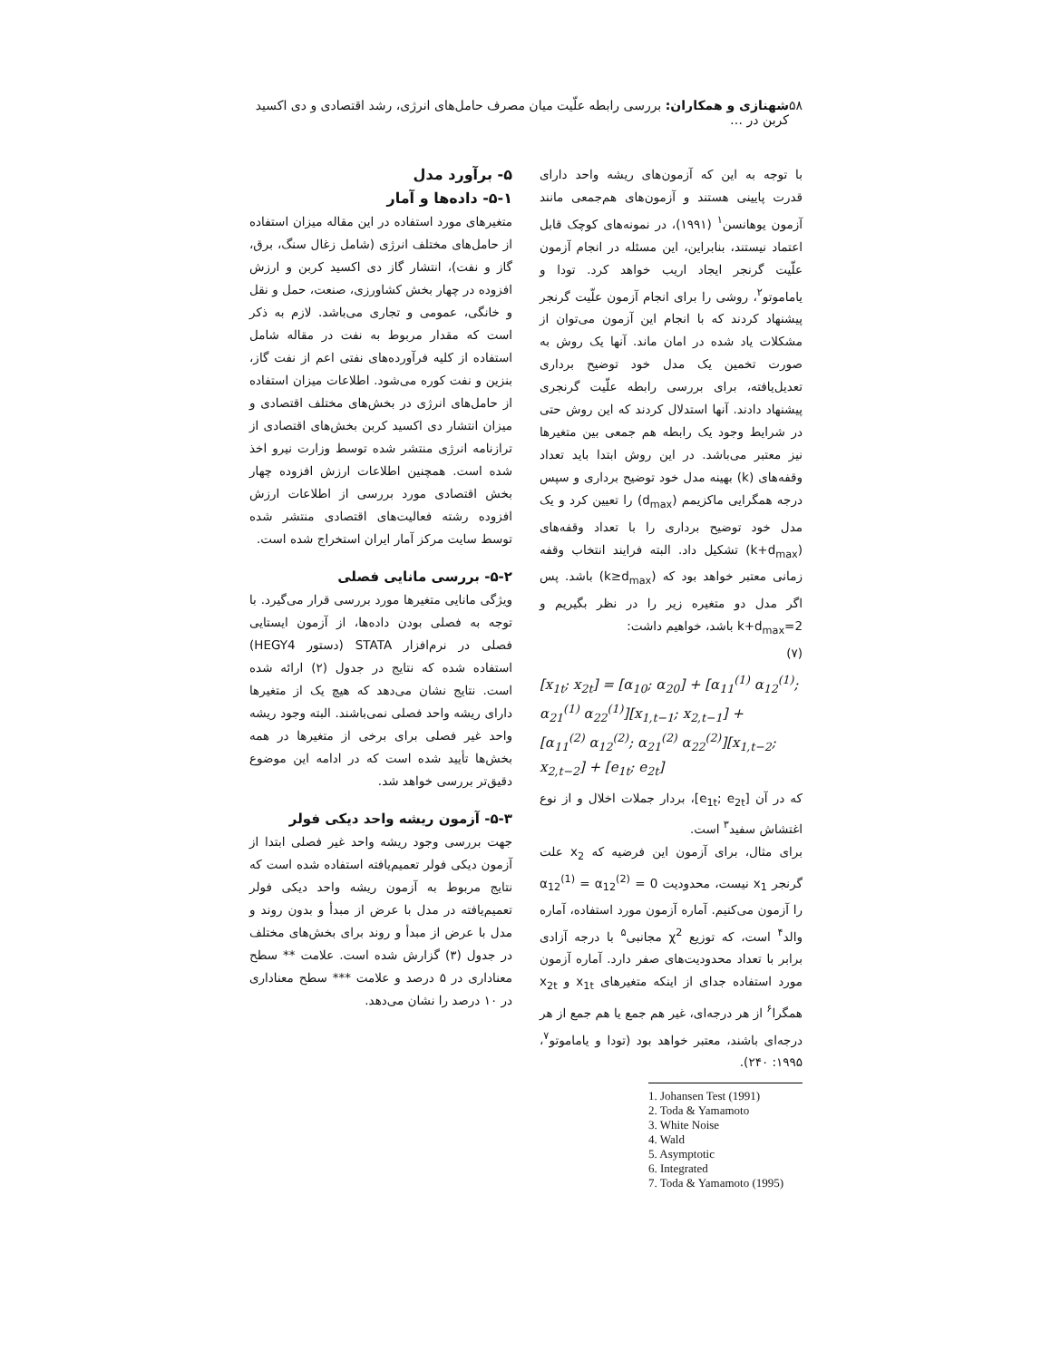۵۸ شهنازی و همکاران: بررسی رابطه علّیت میان مصرف حامل‌های انرژی، رشد اقتصادی و دی اکسید کربن در …
با توجه به این که آزمون‌های ریشه واحد دارای قدرت پایینی هستند و آزمون‌های هم‌جمعی مانند آزمون یوهانسن<sup>۱</sup> (۱۹۹۱)، در نمونه‌های کوچک قابل اعتماد نیستند، بنابراین، این مسئله در انجام آزمون علّیت گرنجر ایجاد اریب خواهد کرد. تودا و یاماموتو<sup>۲</sup>، روشی را برای انجام آزمون علّیت گرنجر پیشنهاد کردند که با انجام این آزمون می‌توان از مشکلات یاد شده در امان ماند. آنها یک روش به صورت تخمین یک مدل خود توضیح برداری تعدیل‌یافته، برای بررسی رابطه علّیت گرنجری پیشنهاد دادند. آنها استدلال کردند که این روش حتی در شرایط وجود یک رابطه هم جمعی بین متغیرها نیز معتبر می‌باشد. در این روش ابتدا باید تعداد وقفه‌های (k) بهینه مدل خود توضیح برداری و سپس درجه همگرایی ماکزیمم (d<sub>max</sub>) را تعیین کرد و یک مدل خود توضیح برداری را با تعداد وقفه‌های (k+d<sub>max</sub>) تشکیل داد. البته فرایند انتخاب وقفه زمانی معتبر خواهد بود که (k≥d<sub>max</sub>) باشد. پس اگر مدل دو متغیره زیر را در نظر بگیریم و k+d<sub>max</sub>=2 باشد، خواهیم داشت:
(۷)
[x<sub>1t</sub>; x<sub>2t</sub>] = [α<sub>10</sub>; α<sub>20</sub>] + [α<sub>11</sub><sup>(1)</sup> α<sub>12</sub><sup>(1)</sup>; α<sub>21</sub><sup>(1)</sup> α<sub>22</sub><sup>(1)</sup>][x<sub>1,t−1</sub>; x<sub>2,t−1</sub>] +
[α<sub>11</sub><sup>(2)</sup> α<sub>12</sub><sup>(2)</sup>; α<sub>21</sub><sup>(2)</sup> α<sub>22</sub><sup>(2)</sup>][x<sub>1,t−2</sub>; x<sub>2,t−2</sub>] + [e<sub>1t</sub>; e<sub>2t</sub>]
که در آن [e<sub>1t</sub>; e<sub>2t</sub>]، بردار جملات اخلال و از نوع اغتشاش سفید<sup>۳</sup> است.
برای مثال، برای آزمون این فرضیه که x<sub>2</sub> علت گرنجر x<sub>1</sub> نیست، محدودیت α<sub>12</sub><sup>(1)</sup> = α<sub>12</sub><sup>(2)</sup> = 0 را آزمون می‌کنیم. آماره آزمون مورد استفاده، آماره والد<sup>۴</sup> است، که توزیع χ<sup>2</sup> مجانبی<sup>۵</sup> با درجه آزادی برابر با تعداد محدودیت‌های صفر دارد. آماره آزمون مورد استفاده جدای از اینکه متغیرهای x<sub>1t</sub> و x<sub>2t</sub> همگرا<sup>۶</sup> از هر درجه‌ای، غیر هم جمع یا هم جمع از هر درجه‌ای باشند، معتبر خواهد بود (تودا و یاماموتو<sup>۷</sup>، ۱۹۹۵: ۲۴۰).
1. Johansen Test (1991)
2. Toda & Yamamoto
3. White Noise
4. Wald
5. Asymptotic
6. Integrated
7. Toda & Yamamoto (1995)
۵- برآورد مدل
۵-۱- داده‌ها و آمار
متغیرهای مورد استفاده در این مقاله میزان استفاده از حامل‌های مختلف انرژی (شامل زغال سنگ، برق، گاز و نفت)، انتشار گاز دی اکسید کربن و ارزش افزوده در چهار بخش کشاورزی، صنعت، حمل و نقل و خانگی، عمومی و تجاری می‌باشد. لازم به ذکر است که مقدار مربوط به نفت در مقاله شامل استفاده از کلیه فرآورده‌های نفتی اعم از نفت گاز، بنزین و نفت کوره می‌شود. اطلاعات میزان استفاده از حامل‌های انرژی در بخش‌های مختلف اقتصادی و میزان انتشار دی اکسید کربن بخش‌های اقتصادی از ترازنامه انرژی منتشر شده توسط وزارت نیرو اخذ شده است. همچنین اطلاعات ارزش افزوده چهار بخش اقتصادی مورد بررسی از اطلاعات ارزش افزوده رشته فعالیت‌های اقتصادی منتشر شده توسط سایت مرکز آمار ایران استخراج شده است.
۵-۲- بررسی مانایی فصلی
ویژگی مانایی متغیرها مورد بررسی قرار می‌گیرد. با توجه به فصلی بودن داده‌ها، از آزمون ایستایی فصلی در نرم‌افزار STATA (دستور HEGY4) استفاده شده که نتایج در جدول (۲) ارائه شده است. نتایج نشان می‌دهد که هیچ یک از متغیرها دارای ریشه واحد فصلی نمی‌باشند. البته وجود ریشه واحد غیر فصلی برای برخی از متغیرها در همه بخش‌ها تأیید شده است که در ادامه این موضوع دقیق‌تر بررسی خواهد شد.
۵-۳- آزمون ریشه واحد دیکی فولر
جهت بررسی وجود ریشه واحد غیر فصلی ابتدا از آزمون دیکی فولر تعمیم‌یافته استفاده شده است که نتایج مربوط به آزمون ریشه واحد دیکی فولر تعمیم‌یافته در مدل با عرض از مبدأ و بدون روند و مدل با عرض از مبدأ و روند برای بخش‌های مختلف در جدول (۳) گزارش شده است. علامت ** سطح معناداری در ۵ درصد و علامت *** سطح معناداری در ۱۰ درصد را نشان می‌دهد.